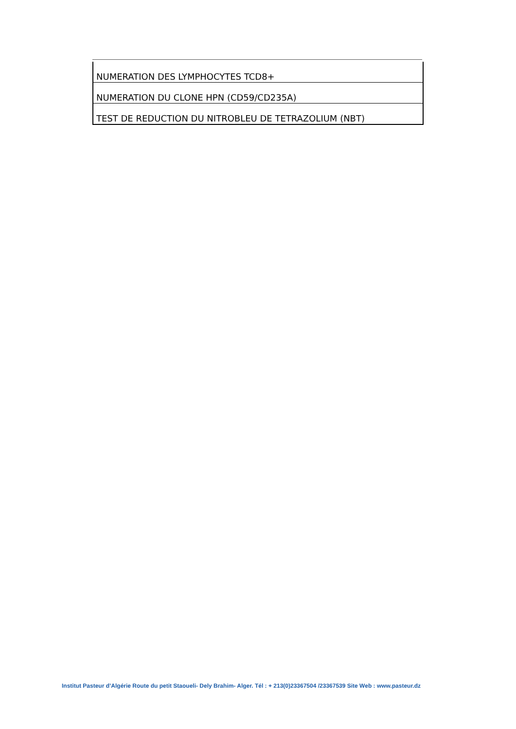| NUMERATION DES LYMPHOCYTES TCD8+ |
| NUMERATION DU CLONE HPN (CD59/CD235A) |
| TEST DE REDUCTION DU NITROBLEU DE TETRAZOLIUM (NBT) |
Institut Pasteur d’Algérie Route du petit Staoueli- Dely Brahim- Alger. Tél : + 213(0)23367504 /23367539 Site Web : www.pasteur.dz